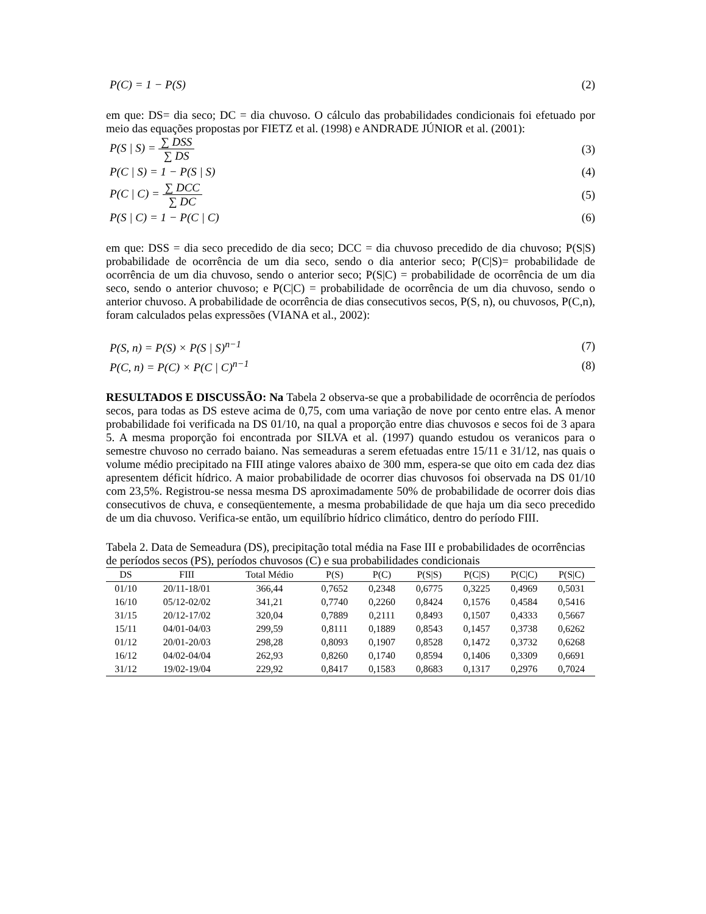P(C) = 1 − P(S) (2)
em que: DS= dia seco; DC = dia chuvoso. O cálculo das probabilidades condicionais foi efetuado por meio das equações propostas por FIETZ et al. (1998) e ANDRADE JÚNIOR et al. (2001):
P(S | S) = ∑ DSS ∑ DS (3)
P(C | S) = 1 − P(S | S) (4)
P(C | C) = ∑ DCC ∑ DC (5)
P(S | C) = 1 − P(C | C) (6)
em que: DSS = dia seco precedido de dia seco; DCC = dia chuvoso precedido de dia chuvoso; P(S|S) probabilidade de ocorrência de um dia seco, sendo o dia anterior seco; P(C|S)= probabilidade de ocorrência de um dia chuvoso, sendo o anterior seco; P(S|C) = probabilidade de ocorrência de um dia seco, sendo o anterior chuvoso; e P(C|C) = probabilidade de ocorrência de um dia chuvoso, sendo o anterior chuvoso. A probabilidade de ocorrência de dias consecutivos secos, P(S, n), ou chuvosos, P(C,n), foram calculados pelas expressões (VIANA et al., 2002):
P(S, n) = P(S) × P(S | S)<sup>n−1</sup> (7)
P(C, n) = P(C) × P(C | C)<sup>n−1</sup> (8)
RESULTADOS E DISCUSSÃO: Na Tabela 2 observa-se que a probabilidade de ocorrência de períodos secos, para todas as DS esteve acima de 0,75, com uma variação de nove por cento entre elas. A menor probabilidade foi verificada na DS 01/10, na qual a proporção entre dias chuvosos e secos foi de 3 apara 5. A mesma proporção foi encontrada por SILVA et al. (1997) quando estudou os veranicos para o semestre chuvoso no cerrado baiano. Nas semeaduras a serem efetuadas entre 15/11 e 31/12, nas quais o volume médio precipitado na FIII atinge valores abaixo de 300 mm, espera-se que oito em cada dez dias apresentem déficit hídrico. A maior probabilidade de ocorrer dias chuvosos foi observada na DS 01/10 com 23,5%. Registrou-se nessa mesma DS aproximadamente 50% de probabilidade de ocorrer dois dias consecutivos de chuva, e conseqüentemente, a mesma probabilidade de que haja um dia seco precedido de um dia chuvoso. Verifica-se então, um equilíbrio hídrico climático, dentro do período FIII.
Tabela 2. Data de Semeadura (DS), precipitação total média na Fase III e probabilidades de ocorrências de períodos secos (PS), períodos chuvosos (C) e sua probabilidades condicionais
| DS | FIII | Total Médio | P(S) | P(C) | P(S/S) | P(C/S) | P(C/C) | P(S/C) |
| --- | --- | --- | --- | --- | --- | --- | --- | --- |
| 01/10 | 20/11-18/01 | 366,44 | 0,7652 | 0,2348 | 0,6775 | 0,3225 | 0,4969 | 0,5031 |
| 16/10 | 05/12-02/02 | 341,21 | 0,7740 | 0,2260 | 0,8424 | 0,1576 | 0,4584 | 0,5416 |
| 31/15 | 20/12-17/02 | 320,04 | 0,7889 | 0,2111 | 0,8493 | 0,1507 | 0,4333 | 0,5667 |
| 15/11 | 04/01-04/03 | 299,59 | 0,8111 | 0,1889 | 0,8543 | 0,1457 | 0,3738 | 0,6262 |
| 01/12 | 20/01-20/03 | 298,28 | 0,8093 | 0,1907 | 0,8528 | 0,1472 | 0,3732 | 0,6268 |
| 16/12 | 04/02-04/04 | 262,93 | 0,8260 | 0,1740 | 0,8594 | 0,1406 | 0,3309 | 0,6691 |
| 31/12 | 19/02-19/04 | 229,92 | 0,8417 | 0,1583 | 0,8683 | 0,1317 | 0,2976 | 0,7024 |